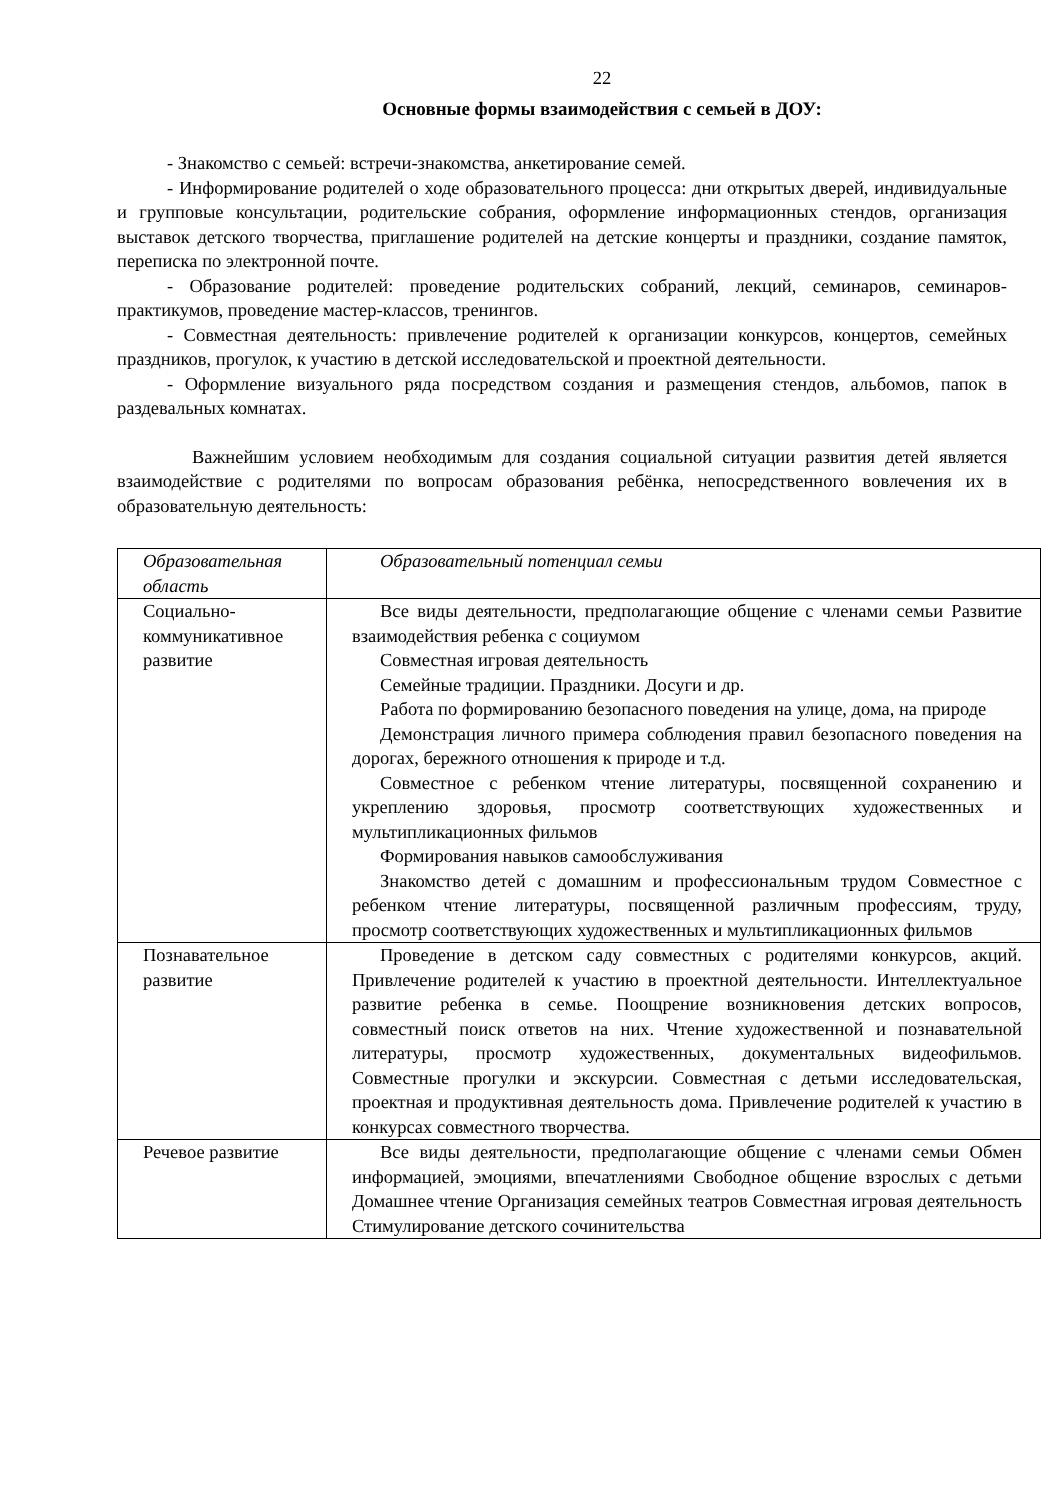22
Основные формы взаимодействия с семьей в ДОУ:
- Знакомство с семьей: встречи-знакомства, анкетирование семей.
- Информирование родителей о ходе образовательного процесса: дни открытых дверей, индивидуальные и групповые консультации, родительские собрания, оформление информационных стендов, организация выставок детского творчества, приглашение родителей на детские концерты и праздники, создание памяток, переписка по электронной почте.
- Образование родителей: проведение родительских собраний, лекций, семинаров, семинаров-практикумов, проведение мастер-классов, тренингов.
- Совместная деятельность: привлечение родителей к организации конкурсов, концертов, семейных праздников, прогулок, к участию в детской исследовательской и проектной деятельности.
- Оформление визуального ряда посредством создания и размещения стендов, альбомов, папок в раздевальных комнатах.
Важнейшим условием необходимым для создания социальной ситуации развития детей является взаимодействие с родителями по вопросам образования ребёнка, непосредственного вовлечения их в образовательную деятельность:
| Образовательная область | Образовательный потенциал семьи |
| Социально-коммуникативное развитие | Все виды деятельности, предполагающие общение с членами семьи Развитие взаимодействия ребенка с социумом Совместная игровая деятельность Семейные традиции. Праздники. Досуги и др. Работа по формированию безопасного поведения на улице, дома, на природе Демонстрация личного примера соблюдения правил безопасного поведения на дорогах, бережного отношения к природе и т.д. Совместное с ребенком чтение литературы, посвященной сохранению и укреплению здоровья, просмотр соответствующих художественных и мультипликационных фильмов Формирования навыков самообслуживания Знакомство детей с домашним и профессиональным трудом Совместное с ребенком чтение литературы, посвященной различным профессиям, труду, просмотр соответствующих художественных и мультипликационных фильмов |
| Познавательное развитие | Проведение в детском саду совместных с родителями конкурсов, акций. Привлечение родителей к участию в проектной деятельности. Интеллектуальное развитие ребенка в семье. Поощрение возникновения детских вопросов, совместный поиск ответов на них. Чтение художественной и познавательной литературы, просмотр художественных, документальных видеофильмов. Совместные прогулки и экскурсии. Совместная с детьми исследовательская, проектная и продуктивная деятельность дома. Привлечение родителей к участию в конкурсах совместного творчества. |
| Речевое развитие | Все виды деятельности, предполагающие общение с членами семьи Обмен информацией, эмоциями, впечатлениями Свободное общение взрослых с детьми Домашнее чтение Организация семейных театров Совместная игровая деятельность Стимулирование детского сочинительства |